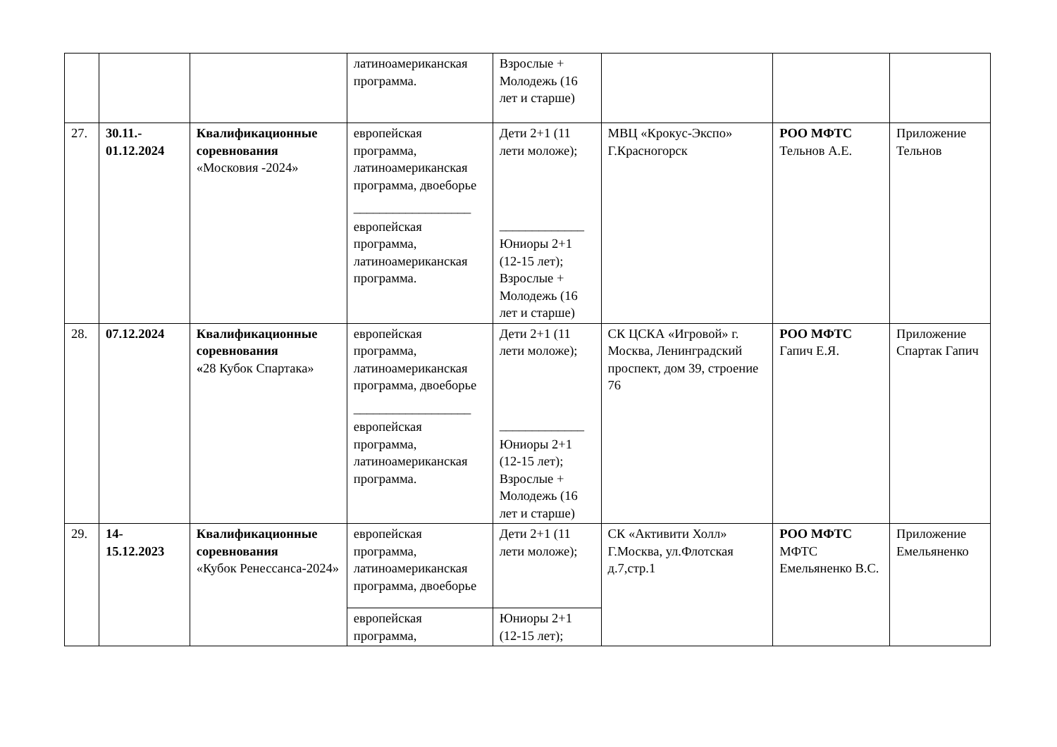| | | | латиноамериканская программа. | Взрослые + Молодежь (16 лет и старше) | | | |
| 27. | 30.11.- 01.12.2024 | Квалификационные соревнования «Московия -2024» | европейская программа, латиноамериканская программа, двоеборье __________________ европейская программа, латиноамериканская программа. | Дети 2+1 (11 лети моложе); _____________ Юниоры 2+1 (12-15 лет); Взрослые + Молодежь (16 лет и старше) | МВЦ «Крокус-Экспо» Г.Красногорск | РОО МФТС Тельнов А.Е. | Приложение Тельнов |
| 28. | 07.12.2024 | Квалификационные соревнования « 28 Кубок Спартака» | европейская программа, латиноамериканская программа, двоеборье __________________ европейская программа, латиноамериканская программа. | Дети 2+1 (11 лети моложе); _____________ Юниоры 2+1 (12-15 лет); Взрослые + Молодежь (16 лет и старше) | СК ЦСКА «Игровой» г. Москва, Ленинградский проспект, дом 39, строение 76 | РОО МФТС Гапич Е.Я. | Приложение Спартак Гапич |
| 29. | 14- 15.12.2023 | Квалификационные соревнования «Кубок Ренессанса-2024» | европейская программа, латиноамериканская программа, двоеборье | Дети 2+1 (11 лети моложе); | СК «Активити Холл» Г.Москва, ул.Флотская д.7,стр.1 | РОО МФТС МФТС Емельяненко В.С. | Приложение Емельяненко |
| | | | европейская программа, | Юниоры 2+1 (12-15 лет); | | | |